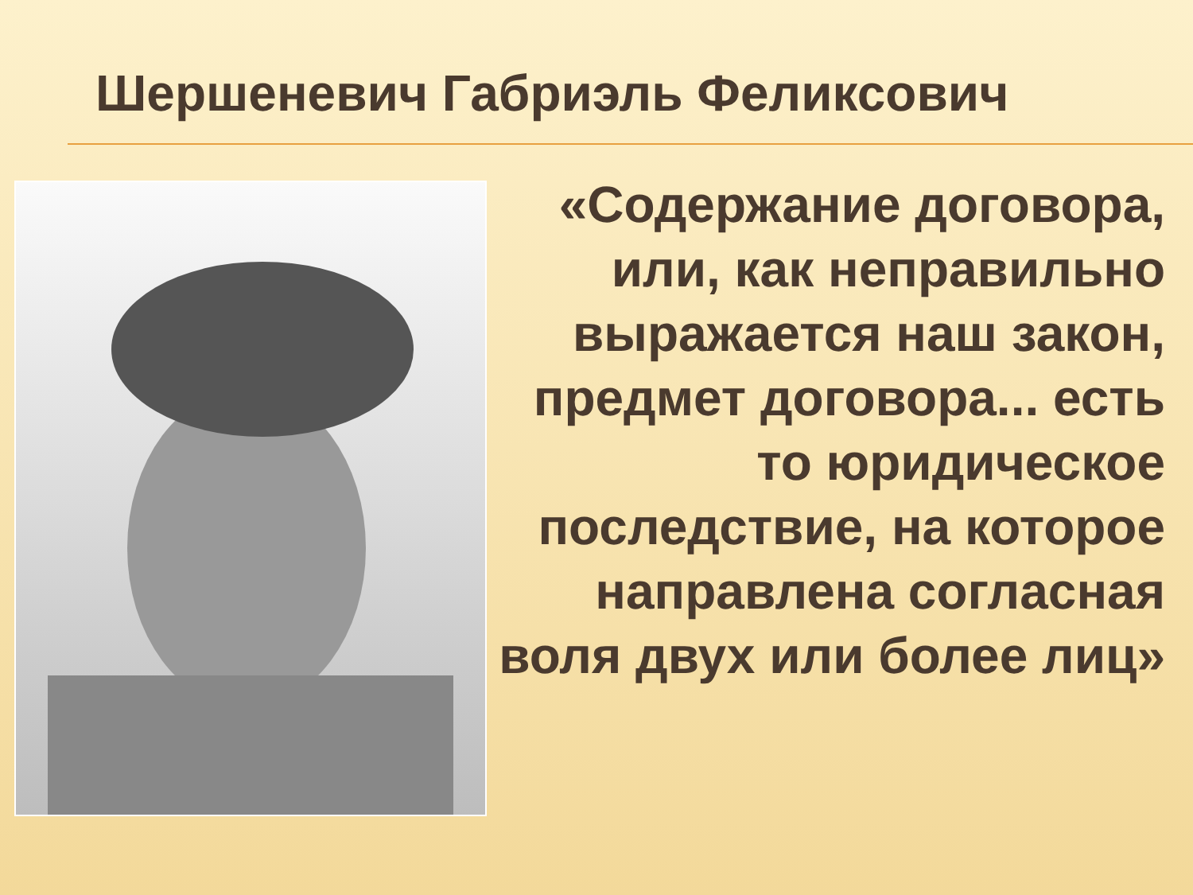Шершеневич Габриэль Феликсович
«Содержание договора, или, как неправильно выражается наш закон, предмет договора... есть то юридическое последствие, на которое направлена согласная воля двух или более лиц»